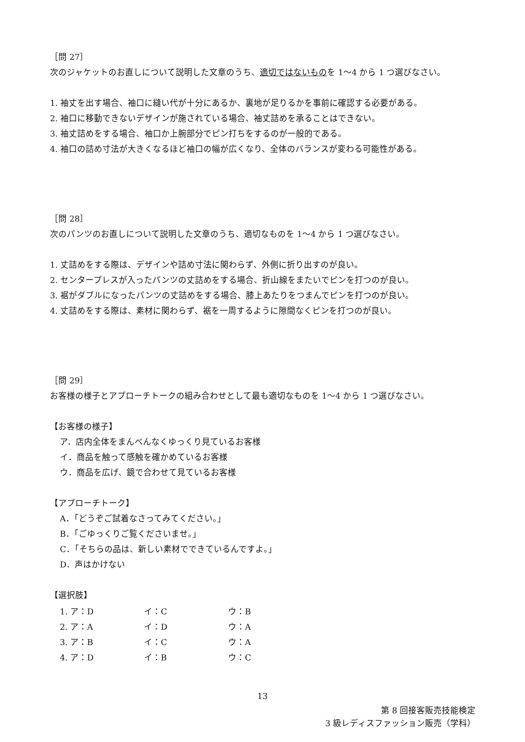［問 27］
次のジャケットのお直しについて説明した文章のうち、適切ではないものを 1～4 から 1 つ選びなさい。
1. 袖丈を出す場合、袖口に縫い代が十分にあるか、裏地が足りるかを事前に確認する必要がある。
2. 袖口に移動できないデザインが施されている場合、袖丈詰めを承ることはできない。
3. 袖丈詰めをする場合、袖口か上腕部分でピン打ちをするのが一般的である。
4. 袖口の詰め寸法が大きくなるほど袖口の幅が広くなり、全体のバランスが変わる可能性がある。
［問 28］
次のパンツのお直しについて説明した文章のうち、適切なものを 1～4 から 1 つ選びなさい。
1. 丈詰めをする際は、デザインや詰め寸法に関わらず、外側に折り出すのが良い。
2. センタープレスが入ったパンツの丈詰めをする場合、折山線をまたいでピンを打つのが良い。
3. 裾がダブルになったパンツの丈詰めをする場合、膝上あたりをつまんでピンを打つのが良い。
4. 丈詰めをする際は、素材に関わらず、裾を一周するように隙間なくピンを打つのが良い。
［問 29］
お客様の様子とアプローチトークの組み合わせとして最も適切なものを 1～4 から 1 つ選びなさい。
【お客様の様子】
ア．店内全体をまんべんなくゆっくり見ているお客様
イ．商品を触って感触を確かめているお客様
ウ．商品を広げ、鏡で合わせて見ているお客様
【アプローチトーク】
A．「どうぞご試着なさってみてください。」
B．「ごゆっくりご覧くださいませ。」
C．「そちらの品は、新しい素材でできているんですよ。」
D．声はかけない
【選択肢】
| 1. ア：D | イ：C | ウ：B |
| 2. ア：A | イ：D | ウ：A |
| 3. ア：B | イ：C | ウ：A |
| 4. ア：D | イ：B | ウ：C |
13
第 8 回接客販売技能検定
3 級レディスファッション販売（学科）